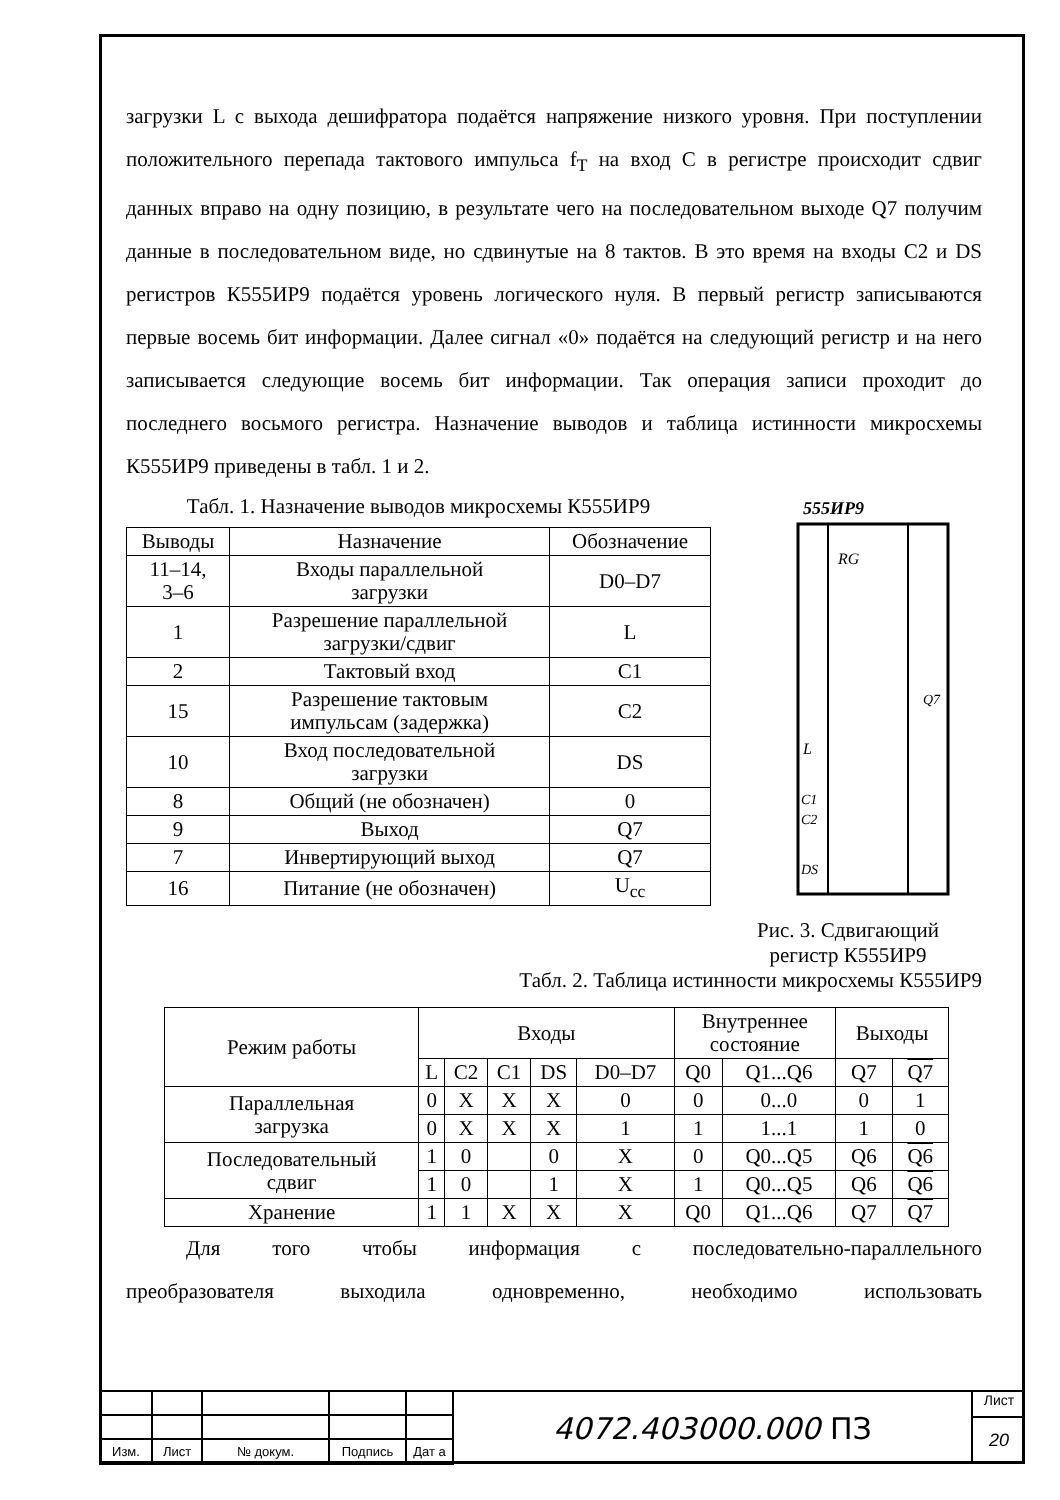загрузки L с выхода дешифратора подаётся напряжение низкого уровня. При поступлении положительного перепада тактового импульса f<sub>T</sub> на вход C в регистре происходит сдвиг данных вправо на одну позицию, в результате чего на последовательном выходе Q7 получим данные в последовательном виде, но сдвинутые на 8 тактов. В это время на входы C2 и DS регистров К555ИР9 подаётся уровень логического нуля. В первый регистр записываются первые восемь бит информации. Далее сигнал «0» подаётся на следующий регистр и на него записывается следующие восемь бит информации. Так операция записи проходит до последнего восьмого регистра. Назначение выводов и таблица истинности микросхемы К555ИР9 приведены в табл. 1 и 2.
Табл. 1. Назначение выводов микросхемы К555ИР9
| Выводы | Назначение | Обозначение |
| 11–14, 3–6 | Входы параллельной загрузки | D0–D7 |
| 1 | Разрешение параллельной загрузки/сдвиг | L |
| 2 | Тактовый вход | C1 |
| 15 | Разрешение тактовым импульсам (задержка) | C2 |
| 10 | Вход последовательной загрузки | DS |
| 8 | Общий (не обозначен) | 0 |
| 9 | Выход | Q7 |
| 7 | Инвертирующий выход | Q7 |
| 16 | Питание (не обозначен) | U<sub>cc</sub> |
555ИР9
RG
Q7
L
C1
C2
DS
Рис. 3. Сдвигающий регистр К555ИР9
Табл. 2. Таблица истинности микросхемы К555ИР9
| Режим работы | Входы | | | | | Внутреннее состояние | | Выходы | |
| | L | C2 | C1 | DS | D0–D7 | Q0 | Q1...Q6 | Q7 | Q7 |
| Параллельная загрузка | 0 | X | X | X | 0 | 0 | 0...0 | 0 | 1 |
| | 0 | X | X | X | 1 | 1 | 1...1 | 1 | 0 |
| Последовательный сдвиг | 1 | 0 | | 0 | X | 0 | Q0...Q5 | Q6 | Q6 |
| | 1 | 0 | | 1 | X | 1 | Q0...Q5 | Q6 | Q6 |
| Хранение | 1 | 1 | X | X | X | Q0 | Q1...Q6 | Q7 | Q7 |
Для того чтобы информация с последовательно-параллельного
преобразователя выходила одновременно, необходимо использовать
| Изм. | Лист | № докум. | Подпись | Дат а |
4072.403000.000 ПЗ
Лист
20